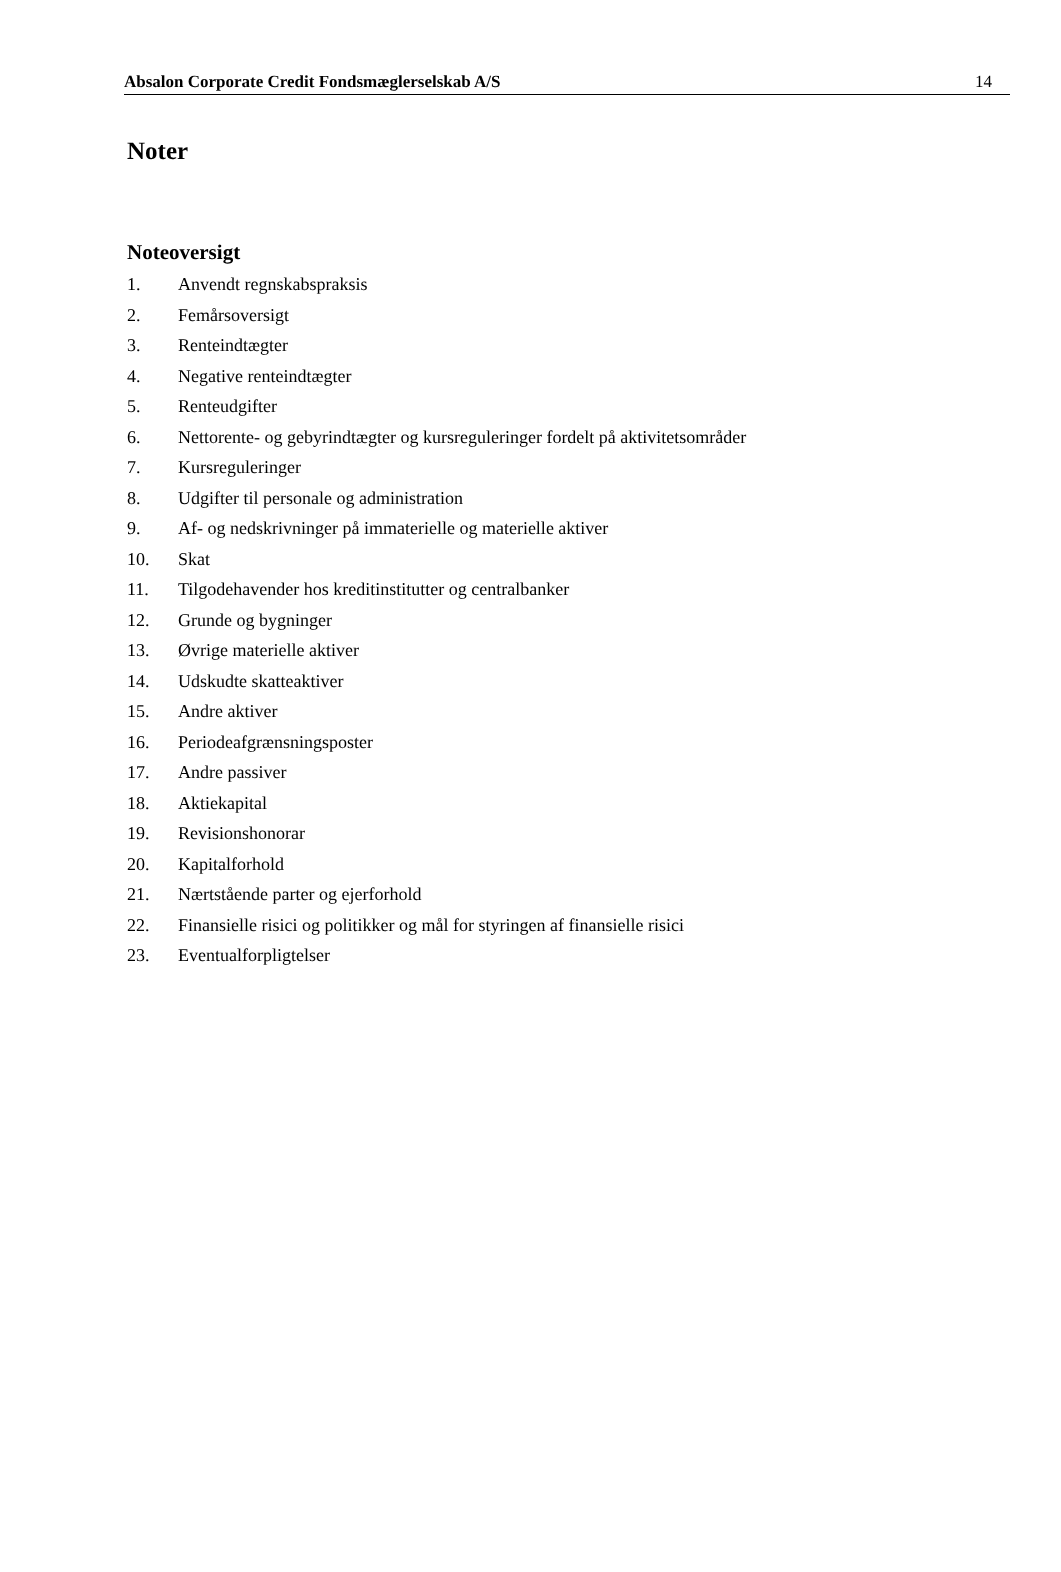Absalon Corporate Credit Fondsmæglerselskab A/S 14
Noter
Noteoversigt
1. Anvendt regnskabspraksis
2. Femårsoversigt
3. Renteindtægter
4. Negative renteindtægter
5. Renteudgifter
6. Nettorente- og gebyrindtægter og kursreguleringer fordelt på aktivitetsområder
7. Kursreguleringer
8. Udgifter til personale og administration
9. Af- og nedskrivninger på immaterielle og materielle aktiver
10. Skat
11. Tilgodehavender hos kreditinstitutter og centralbanker
12. Grunde og bygninger
13. Øvrige materielle aktiver
14. Udskudte skatteaktiver
15. Andre aktiver
16. Periodeafgrænsningsposter
17. Andre passiver
18. Aktiekapital
19. Revisionshonorar
20. Kapitalforhold
21. Nærtstående parter og ejerforhold
22. Finansielle risici og politikker og mål for styringen af finansielle risici
23. Eventualforpligtelser